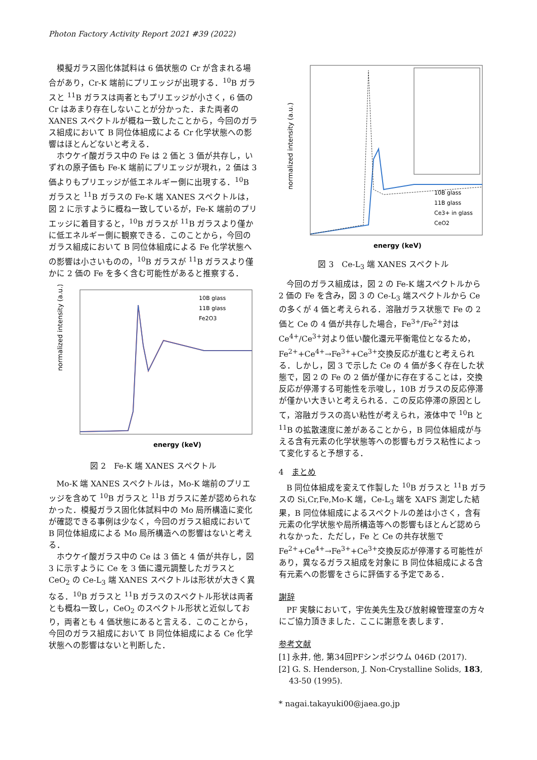Photon Factory Activity Report 2021 #39 (2022)
模擬ガラス固化体試料は 6 価状態の Cr が含まれる場合があり，Cr-K 端前にプリエッジが出現する．<sup>10</sup>B ガラスと <sup>11</sup>B ガラスは両者ともプリエッジが小さく，6 価の Cr はあまり存在しないことが分かった．また両者の XANES スペクトルが概ね一致したことから，今回のガラス組成において B 同位体組成による Cr 化学状態への影響はほとんどないと考える．
ホウケイ酸ガラス中の Fe は 2 価と 3 価が共存し，いずれの原子価も Fe-K 端前にプリエッジが現れ，2 価は 3 価よりもプリエッジが低エネルギー側に出現する．<sup>10</sup>B ガラスと <sup>11</sup>B ガラスの Fe-K 端 XANES スペクトルは，図 2 に示すように概ね一致しているが，Fe-K 端前のプリエッジに着目すると，<sup>10</sup>B ガラスが <sup>11</sup>B ガラスより僅かに低エネルギー側に観察できる．このことから，今回のガラス組成において B 同位体組成による Fe 化学状態への影響は小さいものの，<sup>10</sup>B ガラスが <sup>11</sup>B ガラスより僅かに 2 価の Fe を多く含む可能性があると推察する．
normalized intensity (a.u.)
energy (keV)
10B glass
11B glass
Fe2O3
図 2　Fe-K 端 XANES スペクトル
Mo-K 端 XANES スペクトルは，Mo-K 端前のプリエッジを含めて <sup>10</sup>B ガラスと <sup>11</sup>B ガラスに差が認められなかった．模擬ガラス固化体試料中の Mo 局所構造に変化が確認できる事例は少なく，今回のガラス組成において B 同位体組成による Mo 局所構造への影響はないと考える．
ホウケイ酸ガラス中の Ce は 3 価と 4 価が共存し，図 3 に示すように Ce を 3 価に還元調整したガラスと CeO<sub>2</sub> の Ce-L<sub>3</sub> 端 XANES スペクトルは形状が大きく異なる．<sup>10</sup>B ガラスと <sup>11</sup>B ガラスのスペクトル形状は両者とも概ね一致し，CeO<sub>2</sub> のスペクトル形状と近似しており，両者とも 4 価状態にあると言える．このことから，今回のガラス組成において B 同位体組成による Ce 化学状態への影響はないと判断した．
normalized intensity (a.u.)
energy (keV)
10B glass
11B glass
Ce3+ in glass
CeO2
図 3　Ce-L<sub>3</sub> 端 XANES スペクトル
今回のガラス組成は，図 2 の Fe-K 端スペクトルから 2 価の Fe を含み，図 3 の Ce-L<sub>3</sub> 端スペクトルから Ce の多くが 4 価と考えられる．溶融ガラス状態で Fe の 2 価と Ce の 4 価が共存した場合，Fe<sup>3+</sup>/Fe<sup>2+</sup>対は Ce<sup>4+</sup>/Ce<sup>3+</sup>対より低い酸化還元平衡電位となるため，Fe<sup>2+</sup>+Ce<sup>4+</sup>→Fe<sup>3+</sup>+Ce<sup>3+</sup>交換反応が進むと考えられる．しかし，図 3 で示した Ce の 4 価が多く存在した状態で，図 2 の Fe の 2 価が僅かに存在することは，交換反応が停滞する可能性を示唆し，10B ガラスの反応停滞が僅かい大きいと考えられる．この反応停滞の原因として，溶融ガラスの高い粘性が考えられ，液体中で <sup>10</sup>B と <sup>11</sup>B の拡散速度に差があることから，B 同位体組成が与える含有元素の化学状態等への影響もガラス粘性によって変化すると予想する．
4　まとめ
B 同位体組成を変えて作製した <sup>10</sup>B ガラスと <sup>11</sup>B ガラスの Si,Cr,Fe,Mo-K 端，Ce-L<sub>3</sub> 端を XAFS 測定した結果，B 同位体組成によるスペクトルの差は小さく，含有元素の化学状態や局所構造等への影響もほとんど認められなかった．ただし，Fe と Ce の共存状態で Fe<sup>2+</sup>+Ce<sup>4+</sup>→Fe<sup>3+</sup>+Ce<sup>3+</sup>交換反応が停滞する可能性があり，異なるガラス組成を対象に B 同位体組成による含有元素への影響をさらに評価する予定である．
謝辞
PF 実験において，宇佐美先生及び放射線管理室の方々にご協力頂きました．ここに謝意を表します．
参考文献
[1] 永井, 他, 第34回PFシンポジウム 046D (2017).
[2] G. S. Henderson, J. Non-Crystalline Solids, 183, 43-50 (1995).
* nagai.takayuki00@jaea.go.jp